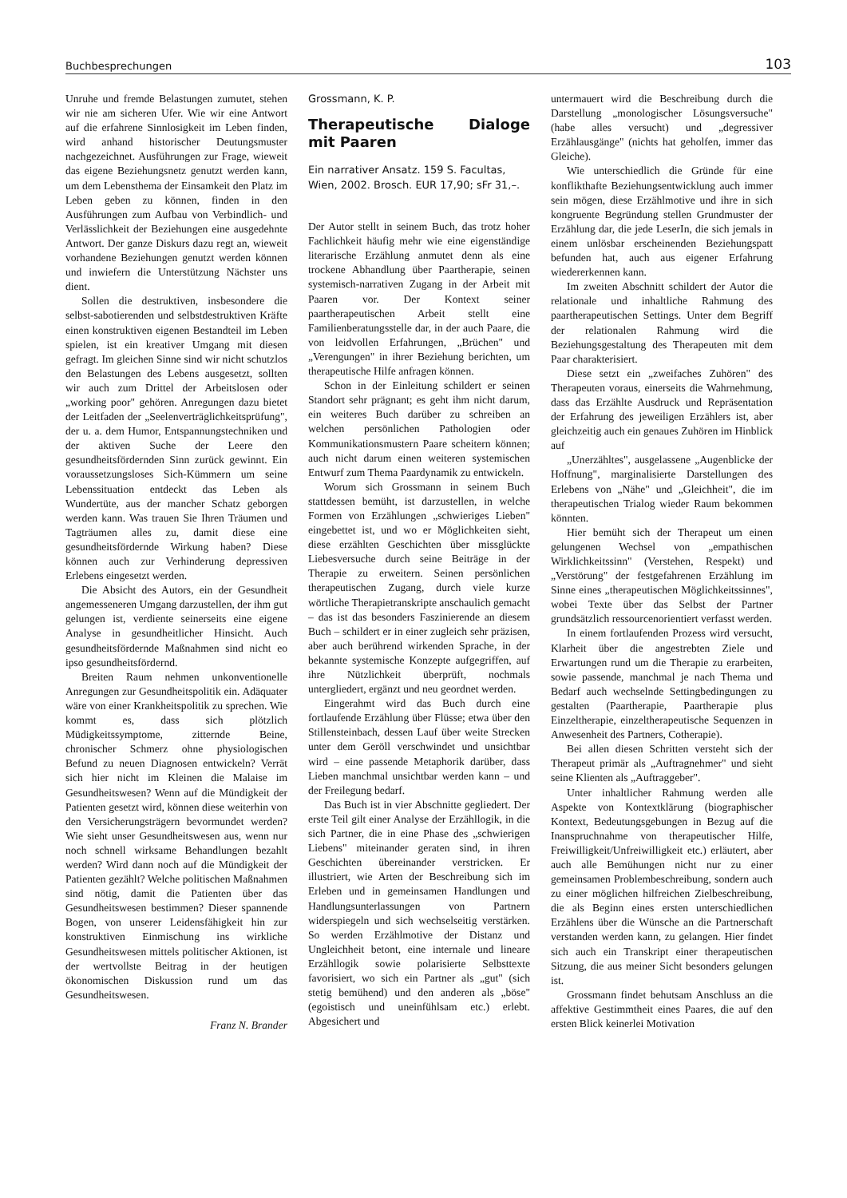Buchbesprechungen 103
Unruhe und fremde Belastungen zumutet, stehen wir nie am sicheren Ufer. Wie wir eine Antwort auf die erfahrene Sinnlosigkeit im Leben finden, wird anhand historischer Deutungsmuster nachgezeichnet. Ausführungen zur Frage, wieweit das eigene Beziehungsnetz genutzt werden kann, um dem Lebensthema der Einsamkeit den Platz im Leben geben zu können, finden in den Ausführungen zum Aufbau von Verbindlich- und Verlässlichkeit der Beziehungen eine ausgedehnte Antwort. Der ganze Diskurs dazu regt an, wieweit vorhandene Beziehungen genutzt werden können und inwiefern die Unterstützung Nächster uns dient.
Sollen die destruktiven, insbesondere die selbst-sabotierenden und selbstdestruktiven Kräfte einen konstruktiven eigenen Bestandteil im Leben spielen, ist ein kreativer Umgang mit diesen gefragt. Im gleichen Sinne sind wir nicht schutzlos den Belastungen des Lebens ausgesetzt, sollten wir auch zum Drittel der Arbeitslosen oder „working poor" gehören. Anregungen dazu bietet der Leitfaden der „Seelenverträglichkeitsprüfung", der u. a. dem Humor, Entspannungstechniken und der aktiven Suche der Leere den gesundheitsfördernden Sinn zurück gewinnt. Ein voraussetzungsloses Sich-Kümmern um seine Lebenssituation entdeckt das Leben als Wundertüte, aus der mancher Schatz geborgen werden kann. Was trauen Sie Ihren Träumen und Tagträumen alles zu, damit diese eine gesundheitsfördernde Wirkung haben? Diese können auch zur Verhinderung depressiven Erlebens eingesetzt werden.
Die Absicht des Autors, ein der Gesundheit angemesseneren Umgang darzustellen, der ihm gut gelungen ist, verdiente seinerseits eine eigene Analyse in gesundheitlicher Hinsicht. Auch gesundheitsfördernde Maßnahmen sind nicht eo ipso gesundheitsfördernd.
Breiten Raum nehmen unkonventionelle Anregungen zur Gesundheitspolitik ein. Adäquater wäre von einer Krankheitspolitik zu sprechen. Wie kommt es, dass sich plötzlich Müdigkeitssymptome, zitternde Beine, chronischer Schmerz ohne physiologischen Befund zu neuen Diagnosen entwickeln? Verrät sich hier nicht im Kleinen die Malaise im Gesundheitswesen? Wenn auf die Mündigkeit der Patienten gesetzt wird, können diese weiterhin von den Versicherungsträgern bevormundet werden? Wie sieht unser Gesundheitswesen aus, wenn nur noch schnell wirksame Behandlungen bezahlt werden? Wird dann noch auf die Mündigkeit der Patienten gezählt? Welche politischen Maßnahmen sind nötig, damit die Patienten über das Gesundheitswesen bestimmen? Dieser spannende Bogen, von unserer Leidensfähigkeit hin zur konstruktiven Einmischung ins wirkliche Gesundheitswesen mittels politischer Aktionen, ist der wertvollste Beitrag in der heutigen ökonomischen Diskussion rund um das Gesundheitswesen.
Franz N. Brander
Grossmann, K. P.
Therapeutische Dialoge mit Paaren
Ein narrativer Ansatz. 159 S. Facultas, Wien, 2002. Brosch. EUR 17,90; sFr 31,–.
Der Autor stellt in seinem Buch, das trotz hoher Fachlichkeit häufig mehr wie eine eigenständige literarische Erzählung anmutet denn als eine trockene Abhandlung über Paartherapie, seinen systemisch-narrativen Zugang in der Arbeit mit Paaren vor. Der Kontext seiner paartherapeutischen Arbeit stellt eine Familienberatungsstelle dar, in der auch Paare, die von leidvollen Erfahrungen, „Brüchen" und „Verengungen" in ihrer Beziehung berichten, um therapeutische Hilfe anfragen können.
Schon in der Einleitung schildert er seinen Standort sehr prägnant; es geht ihm nicht darum, ein weiteres Buch darüber zu schreiben an welchen persönlichen Pathologien oder Kommunikationsmustern Paare scheitern können; auch nicht darum einen weiteren systemischen Entwurf zum Thema Paardynamik zu entwickeln.
Worum sich Grossmann in seinem Buch stattdessen bemüht, ist darzustellen, in welche Formen von Erzählungen „schwieriges Lieben" eingebettet ist, und wo er Möglichkeiten sieht, diese erzählten Geschichten über missglückte Liebesversuche durch seine Beiträge in der Therapie zu erweitern. Seinen persönlichen therapeutischen Zugang, durch viele kurze wörtliche Therapietranskripte anschaulich gemacht – das ist das besonders Faszinierende an diesem Buch – schildert er in einer zugleich sehr präzisen, aber auch berührend wirkenden Sprache, in der bekannte systemische Konzepte aufgegriffen, auf ihre Nützlichkeit überprüft, nochmals untergliedert, ergänzt und neu geordnet werden.
Eingerahmt wird das Buch durch eine fortlaufende Erzählung über Flüsse; etwa über den Stillensteinbach, dessen Lauf über weite Strecken unter dem Geröll verschwindet und unsichtbar wird – eine passende Metaphorik darüber, dass Lieben manchmal unsichtbar werden kann – und der Freilegung bedarf.
Das Buch ist in vier Abschnitte gegliedert. Der erste Teil gilt einer Analyse der Erzähllogik, in die sich Partner, die in eine Phase des „schwierigen Liebens" miteinander geraten sind, in ihren Geschichten übereinander verstricken. Er illustriert, wie Arten der Beschreibung sich im Erleben und in gemeinsamen Handlungen und Handlungsunterlassungen von Partnern widerspiegeln und sich wechselseitig verstärken. So werden Erzählmotive der Distanz und Ungleichheit betont, eine internale und lineare Erzähllogik sowie polarisierte Selbsttexte favorisiert, wo sich ein Partner als „gut" (sich stetig bemühend) und den anderen als „böse" (egoistisch und uneinfühlsam etc.) erlebt. Abgesichert und
untermauert wird die Beschreibung durch die Darstellung „monologischer Lösungsversuche" (habe alles versucht) und „degressiver Erzählausgänge" (nichts hat geholfen, immer das Gleiche).
Wie unterschiedlich die Gründe für eine konflikthafte Beziehungsentwicklung auch immer sein mögen, diese Erzählmotive und ihre in sich kongruente Begründung stellen Grundmuster der Erzählung dar, die jede LeserIn, die sich jemals in einem unlösbar erscheinenden Beziehungspatt befunden hat, auch aus eigener Erfahrung wiedererkennen kann.
Im zweiten Abschnitt schildert der Autor die relationale und inhaltliche Rahmung des paartherapeutischen Settings. Unter dem Begriff der relationalen Rahmung wird die Beziehungsgestaltung des Therapeuten mit dem Paar charakterisiert.
Diese setzt ein „zweifaches Zuhören" des Therapeuten voraus, einerseits die Wahrnehmung, dass das Erzählte Ausdruck und Repräsentation der Erfahrung des jeweiligen Erzählers ist, aber gleichzeitig auch ein genaues Zuhören im Hinblick auf
„Unerzähltes", ausgelassene „Augenblicke der Hoffnung", marginalisierte Darstellungen des Erlebens von „Nähe" und „Gleichheit", die im therapeutischen Trialog wieder Raum bekommen könnten.
Hier bemüht sich der Therapeut um einen gelungenen Wechsel von „empathischen Wirklichkeitssinn" (Verstehen, Respekt) und „Verstörung" der festgefahrenen Erzählung im Sinne eines „therapeutischen Möglichkeitssinnes", wobei Texte über das Selbst der Partner grundsätzlich ressourcenorientiert verfasst werden.
In einem fortlaufenden Prozess wird versucht, Klarheit über die angestrebten Ziele und Erwartungen rund um die Therapie zu erarbeiten, sowie passende, manchmal je nach Thema und Bedarf auch wechselnde Settingbedingungen zu gestalten (Paartherapie, Paartherapie plus Einzeltherapie, einzeltherapeutische Sequenzen in Anwesenheit des Partners, Cotherapie).
Bei allen diesen Schritten versteht sich der Therapeut primär als „Auftragnehmer" und sieht seine Klienten als „Auftraggeber".
Unter inhaltlicher Rahmung werden alle Aspekte von Kontextklärung (biographischer Kontext, Bedeutungsgebungen in Bezug auf die Inanspruchnahme von therapeutischer Hilfe, Freiwilligkeit/Unfreiwilligkeit etc.) erläutert, aber auch alle Bemühungen nicht nur zu einer gemeinsamen Problembeschreibung, sondern auch zu einer möglichen hilfreichen Zielbeschreibung, die als Beginn eines ersten unterschiedlichen Erzählens über die Wünsche an die Partnerschaft verstanden werden kann, zu gelangen. Hier findet sich auch ein Transkript einer therapeutischen Sitzung, die aus meiner Sicht besonders gelungen ist.
Grossmann findet behutsam Anschluss an die affektive Gestimmtheit eines Paares, die auf den ersten Blick keinerlei Motivation